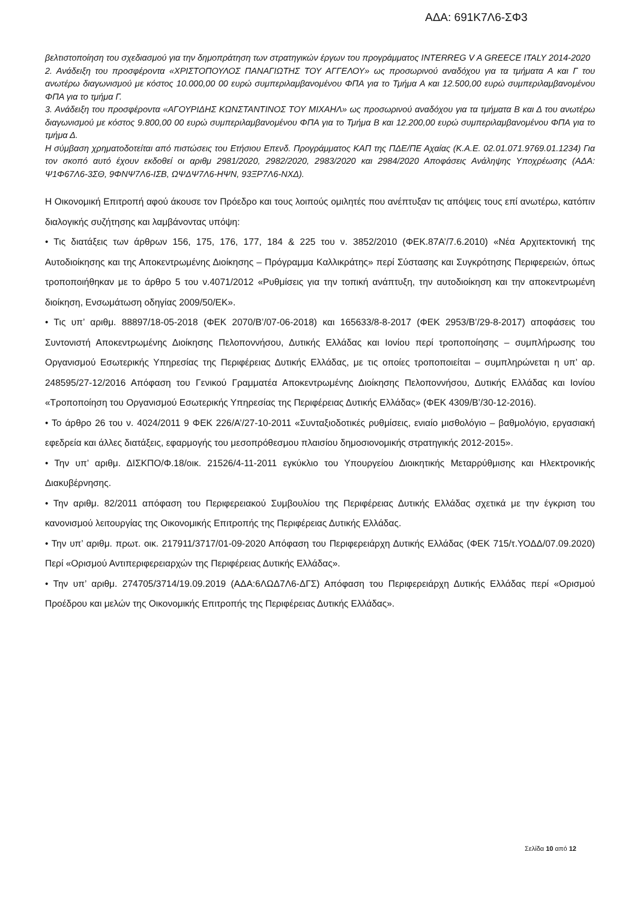ΑΔΑ: 691Κ7Λ6-ΣΦ3
βελτιστοποίηση του σχεδιασμού για την δημοπράτηση των στρατηγικών έργων του προγράμματος INTERREG V A GREECE ITALY 2014-2020
2. Ανάδειξη του προσφέροντα «ΧΡΙΣΤΟΠΟΥΛΟΣ ΠΑΝΑΓΙΩΤΗΣ ΤΟΥ ΑΓΓΕΛΟΥ» ως προσωρινού αναδόχου για τα τμήματα Α και Γ του ανωτέρω διαγωνισμού με κόστος 10.000,00 00 ευρώ συμπεριλαμβανομένου ΦΠΑ για το Τμήμα Α και 12.500,00 ευρώ συμπεριλαμβανομένου ΦΠΑ για το τμήμα Γ.
3. Ανάδειξη του προσφέροντα «ΑΓΟΥΡΙΔΗΣ ΚΩΝΣΤΑΝΤΙΝΟΣ ΤΟΥ ΜΙΧΑΗΛ» ως προσωρινού αναδόχου για τα τμήματα Β και Δ του ανωτέρω διαγωνισμού με κόστος 9.800,00 00 ευρώ συμπεριλαμβανομένου ΦΠΑ για το Τμήμα Β και 12.200,00 ευρώ συμπεριλαμβανομένου ΦΠΑ για το τμήμα Δ.
Η σύμβαση χρηματοδοτείται από πιστώσεις του Ετήσιου Επενδ. Προγράμματος ΚΑΠ της ΠΔΕ/ΠΕ Αχαίας (Κ.Α.Ε. 02.01.071.9769.01.1234) Για τον σκοπό αυτό έχουν εκδοθεί οι αριθμ 2981/2020, 2982/2020, 2983/2020 και 2984/2020 Αποφάσεις Ανάληψης Υποχρέωσης (ΑΔΑ: Ψ1Φ67Λ6-3ΣΘ, 9ΦΝΨ7Λ6-ΙΣΒ, ΩΨΔΨ7Λ6-ΗΨΝ, 93ΞΡ7Λ6-ΝΧΔ).
Η Οικονομική Επιτροπή αφού άκουσε τον Πρόεδρο και τους λοιπούς ομιλητές που ανέπτυξαν τις απόψεις τους επί ανωτέρω, κατόπιν διαλογικής συζήτησης και λαμβάνοντας υπόψη:
• Τις διατάξεις των άρθρων 156, 175, 176, 177, 184 & 225 του ν. 3852/2010 (ΦΕΚ.87Α’/7.6.2010) «Νέα Αρχιτεκτονική της Αυτοδιοίκησης και της Αποκεντρωμένης Διοίκησης – Πρόγραμμα Καλλικράτης» περί Σύστασης και Συγκρότησης Περιφερειών, όπως τροποποιήθηκαν με το άρθρο 5 του ν.4071/2012 «Ρυθμίσεις για την τοπική ανάπτυξη, την αυτοδιοίκηση και την αποκεντρωμένη διοίκηση, Ενσωμάτωση οδηγίας 2009/50/ΕΚ».
• Τις υπ’ αριθμ. 88897/18-05-2018 (ΦΕΚ 2070/Β’/07-06-2018) και 165633/8-8-2017 (ΦΕΚ 2953/Β’/29-8-2017) αποφάσεις του Συντονιστή Αποκεντρωμένης Διοίκησης Πελοποννήσου, Δυτικής Ελλάδας και Ιονίου περί τροποποίησης – συμπλήρωσης του Οργανισμού Εσωτερικής Υπηρεσίας της Περιφέρειας Δυτικής Ελλάδας, με τις οποίες τροποποιείται – συμπληρώνεται η υπ’ αρ. 248595/27-12/2016 Απόφαση του Γενικού Γραμματέα Αποκεντρωμένης Διοίκησης Πελοποννήσου, Δυτικής Ελλάδας και Ιονίου «Τροποποίηση του Οργανισμού Εσωτερικής Υπηρεσίας της Περιφέρειας Δυτικής Ελλάδας» (ΦΕΚ 4309/Β’/30-12-2016).
• Το άρθρο 26 του ν. 4024/2011 9 ΦΕΚ 226/Α’/27-10-2011 «Συνταξιοδοτικές ρυθμίσεις, ενιαίο μισθολόγιο – βαθμολόγιο, εργασιακή εφεδρεία και άλλες διατάξεις, εφαρμογής του μεσοπρόθεσμου πλαισίου δημοσιονομικής στρατηγικής 2012-2015».
• Την υπ’ αριθμ. ΔΙΣΚΠΟ/Φ.18/οικ. 21526/4-11-2011 εγκύκλιο του Υπουργείου Διοικητικής Μεταρρύθμισης και Ηλεκτρονικής Διακυβέρνησης.
• Την αριθμ. 82/2011 απόφαση του Περιφερειακού Συμβουλίου της Περιφέρειας Δυτικής Ελλάδας σχετικά με την έγκριση του κανονισμού λειτουργίας της Οικονομικής Επιτροπής της Περιφέρειας Δυτικής Ελλάδας.
• Την υπ’ αριθμ. πρωτ. οικ. 217911/3717/01-09-2020 Απόφαση του Περιφερειάρχη Δυτικής Ελλάδας (ΦΕΚ 715/τ.ΥΟΔΔ/07.09.2020) Περί «Ορισμού Αντιπεριφερειαρχών της Περιφέρειας Δυτικής Ελλάδας».
• Την υπ’ αριθμ. 274705/3714/19.09.2019 (ΑΔΑ:6ΛΩΔ7Λ6-ΔΓΣ) Απόφαση του Περιφερειάρχη Δυτικής Ελλάδας περί «Ορισμού Προέδρου και μελών της Οικονομικής Επιτροπής της Περιφέρειας Δυτικής Ελλάδας».
Σελίδα 10 από 12